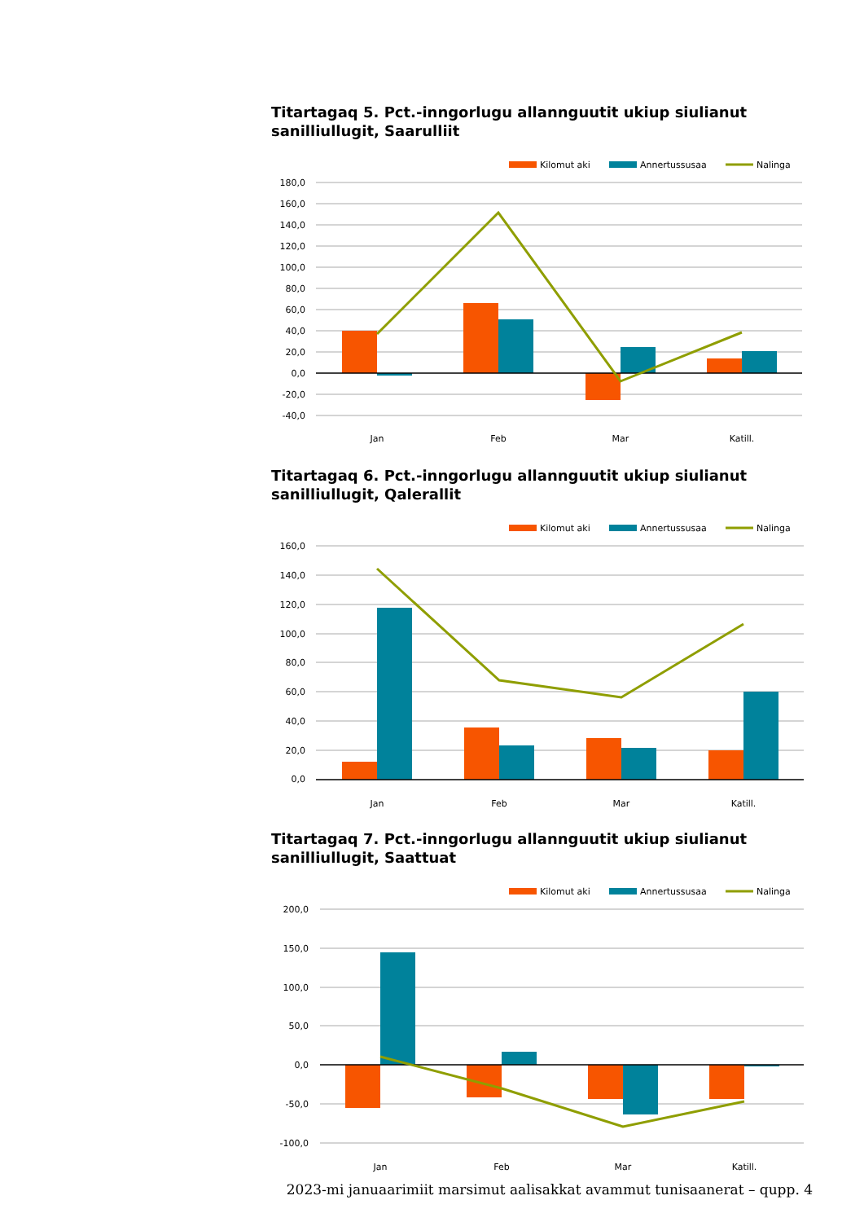Titartagaq 5. Pct.-inngorlugu allannguutit ukiup siulianut sanilliullugit, Saarulliit
Kilomut aki
Annertussusaa
Nalinga
180,0
160,0
140,0
120,0
100,0
80,0
60,0
40,0
20,0
0,0
-20,0
-40,0
Jan
Feb
Mar
Katill.
Titartagaq 6. Pct.-inngorlugu allannguutit ukiup siulianut sanilliullugit, Qalerallit
Kilomut aki
Annertussusaa
Nalinga
160,0
140,0
120,0
100,0
80,0
60,0
40,0
20,0
0,0
Jan
Feb
Mar
Katill.
Titartagaq 7. Pct.-inngorlugu allannguutit ukiup siulianut sanilliullugit, Saattuat
Kilomut aki
Annertussusaa
Nalinga
200,0
150,0
100,0
50,0
0,0
-50,0
-100,0
Jan
Feb
Mar
Katill.
2023-mi januaarimiit marsimut aalisakkat avammut tunisaanerat – qupp. 4